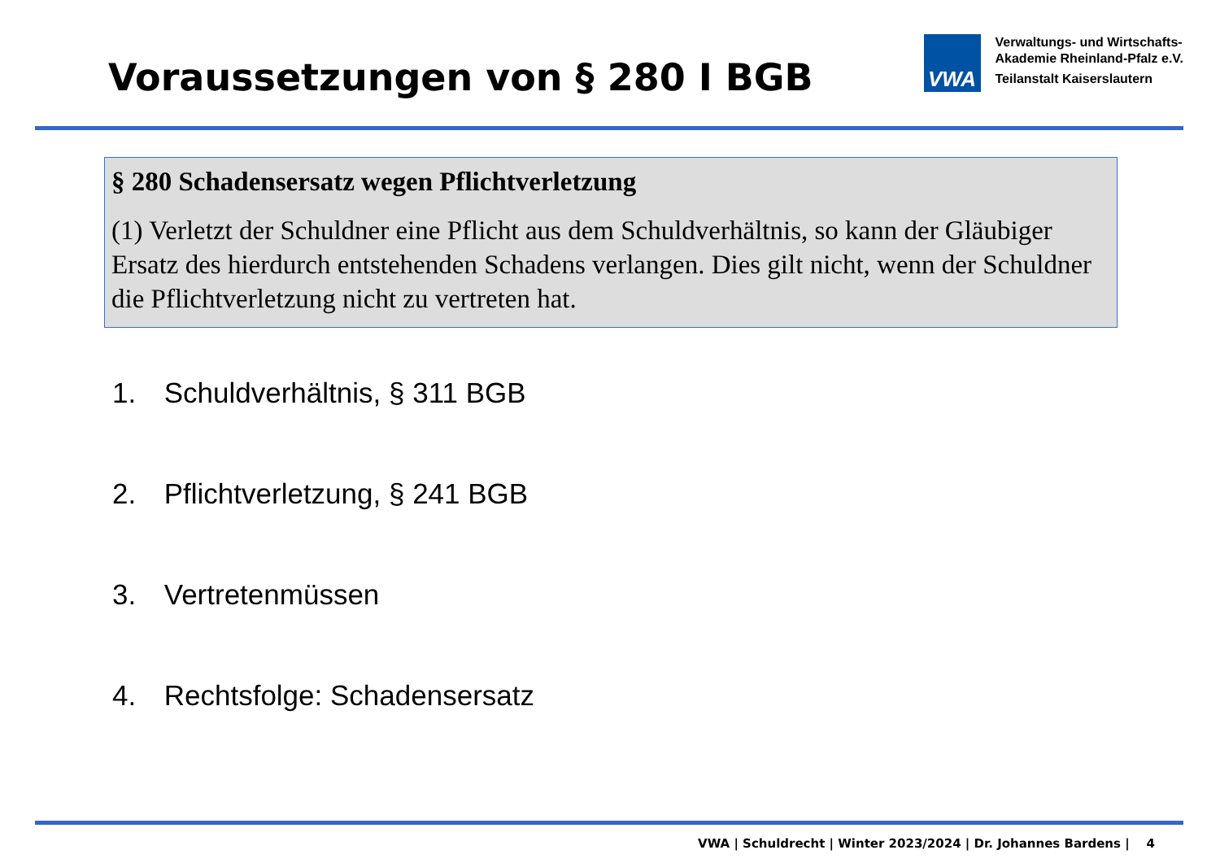Voraussetzungen von § 280 I BGB
VWA
Verwaltungs- und Wirtschafts-
Akademie Rheinland-Pfalz e.V.
Teilanstalt Kaiserslautern
§ 280 Schadensersatz wegen Pflichtverletzung
(1) Verletzt der Schuldner eine Pflicht aus dem Schuldverhältnis, so kann der Gläubiger Ersatz des hierdurch entstehenden Schadens verlangen. Dies gilt nicht, wenn der Schuldner die Pflichtverletzung nicht zu vertreten hat.
1. Schuldverhältnis, § 311 BGB
2. Pflichtverletzung, § 241 BGB
3. Vertretenmüssen
4. Rechtsfolge: Schadensersatz
VWA | Schuldrecht | Winter 2023/2024 | Dr. Johannes Bardens | 4